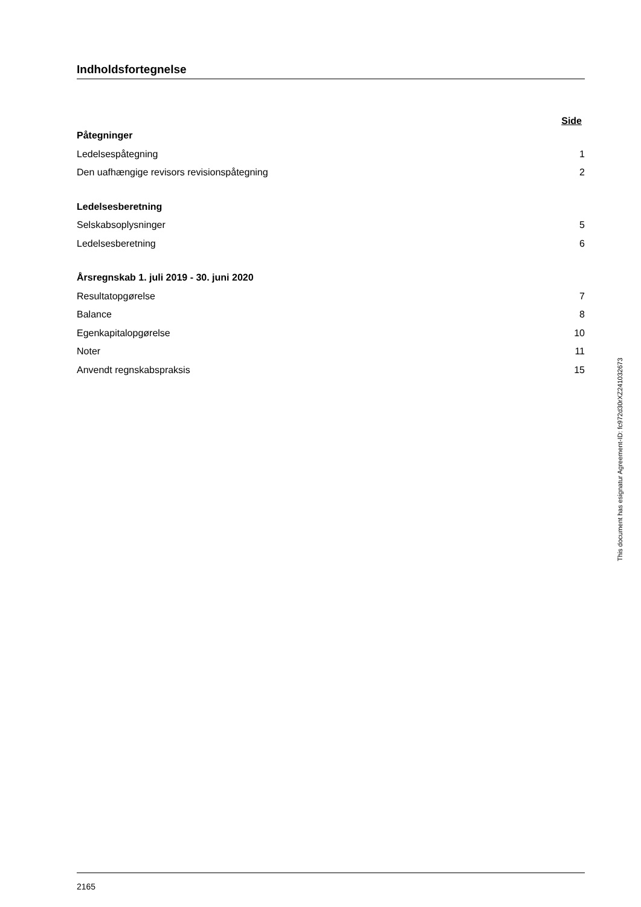Indholdsfortegnelse
Side
Påtegninger
Ledelsespåtegning 1
Den uafhængige revisors revisionspåtegning 2
Ledelsesberetning
Selskabsoplysninger 5
Ledelsesberetning 6
Årsregnskab 1. juli 2019 - 30. juni 2020
Resultatopgørelse 7
Balance 8
Egenkapitalopgørelse 10
Noter 11
Anvendt regnskabspraksis 15
2165
This document has esignatur Agreement-ID: fc972d30rXZ241032673